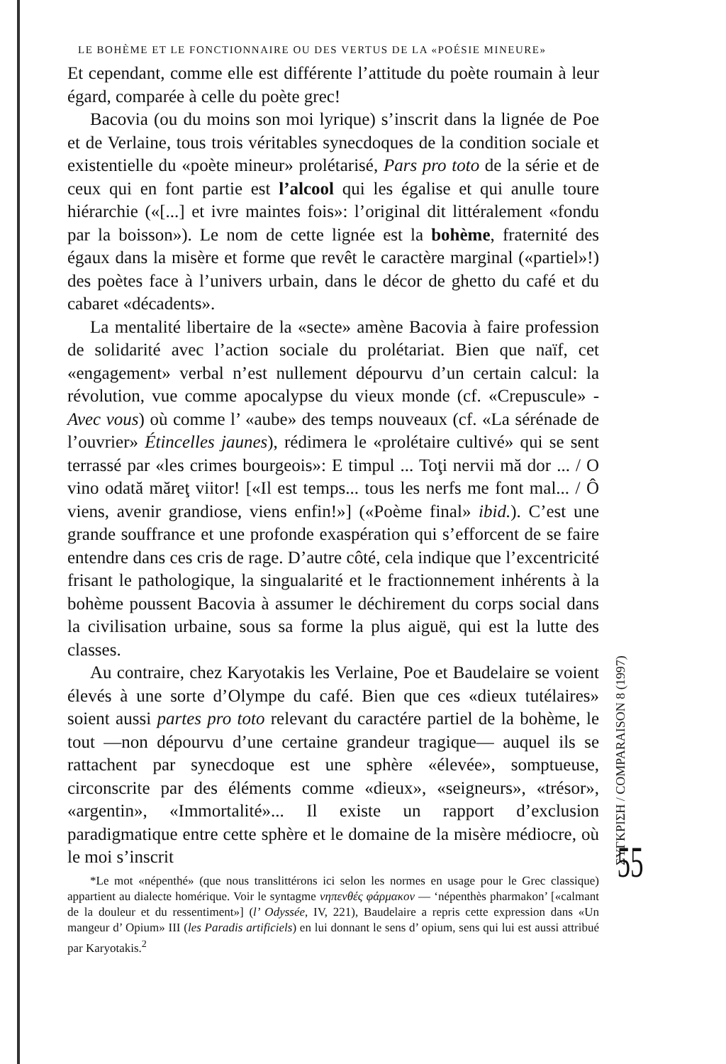LE BOHÈME ET LE FONCTIONNAIRE OU DES VERTUS DE LA «POÉSIE MINEURE»
Et cependant, comme elle est différente l’attitude du poète roumain à leur égard, comparée à celle du poète grec!
Bacovia (ou du moins son moi lyrique) s’inscrit dans la lignée de Poe et de Verlaine, tous trois véritables synecdoques de la condition sociale et existentielle du «poète mineur» prolétarisé, Pars pro toto de la série et de ceux qui en font partie est l’alcool qui les égalise et qui anulle toure hiérarchie («[...] et ivre maintes fois»: l’original dit littéralement «fondu par la boisson»). Le nom de cette lignée est la bohème, fraternité des égaux dans la misère et forme que revêt le caractère marginal («partiel»!) des poètes face à l’univers urbain, dans le décor de ghetto du café et du cabaret «décadents».
La mentalité libertaire de la «secte» amène Bacovia à faire profession de solidarité avec l’action sociale du prolétariat. Bien que naïf, cet «engagement» verbal n’est nullement dépourvu d’un certain calcul: la révolution, vue comme apocalypse du vieux monde (cf. «Crepuscule» - Avec vous) où comme l’ «aube» des temps nouveaux (cf. «La sérénade de l’ouvrier» Étincelles jaunes), rédimera le «prolétaire cultivé» qui se sent terrassé par «les crimes bourgeois»: E timpul ... Toţi nervii mă dor ... / O vino odată măreţ viitor! [«Il est temps... tous les nerfs me font mal... / Ô viens, avenir grandiose, viens enfin!»] («Poème final» ibid.). C’est une grande souffrance et une profonde exaspération qui s’efforcent de se faire entendre dans ces cris de rage. D’autre côté, cela indique que l’excentricité frisant le pathologique, la singualarité et le fractionnement inhérents à la bohème poussent Bacovia à assumer le déchirement du corps social dans la civilisation urbaine, sous sa forme la plus aiguë, qui est la lutte des classes.
Au contraire, chez Karyotakis les Verlaine, Poe et Baudelaire se voient élevés à une sorte d’Olympe du café. Bien que ces «dieux tutélaires» soient aussi partes pro toto relevant du caractére partiel de la bohème, le tout —non dépourvu d’une certaine grandeur tragique— auquel ils se rattachent par synecdoque est une sphère «élevée», somptueuse, circonscrite par des éléments comme «dieux», «seigneurs», «trésor», «argentin», «Immortalité»... Il existe un rapport d’exclusion paradigmatique entre cette sphère et le domaine de la misère médiocre, où le moi s’inscrit
*Le mot «népenthé» (que nous translittérons ici selon les normes en usage pour le Grec classique) appartient au dialecte homérique. Voir le syntagme νηπενθές φάρμακον — ‘népenthès pharmakon’ [«calmant de la douleur et du ressentiment»] (l’ Odyssée, IV, 221), Baudelaire a repris cette expression dans «Un mangeur d’ Opium» III (les Paradis artificiels) en lui donnant le sens d’ opium, sens qui lui est aussi attribué par Karyotakis.<sup>2</sup>
ΣΥΓΚΡΙΣΗ / COMPARAISON 8 (1997)
55